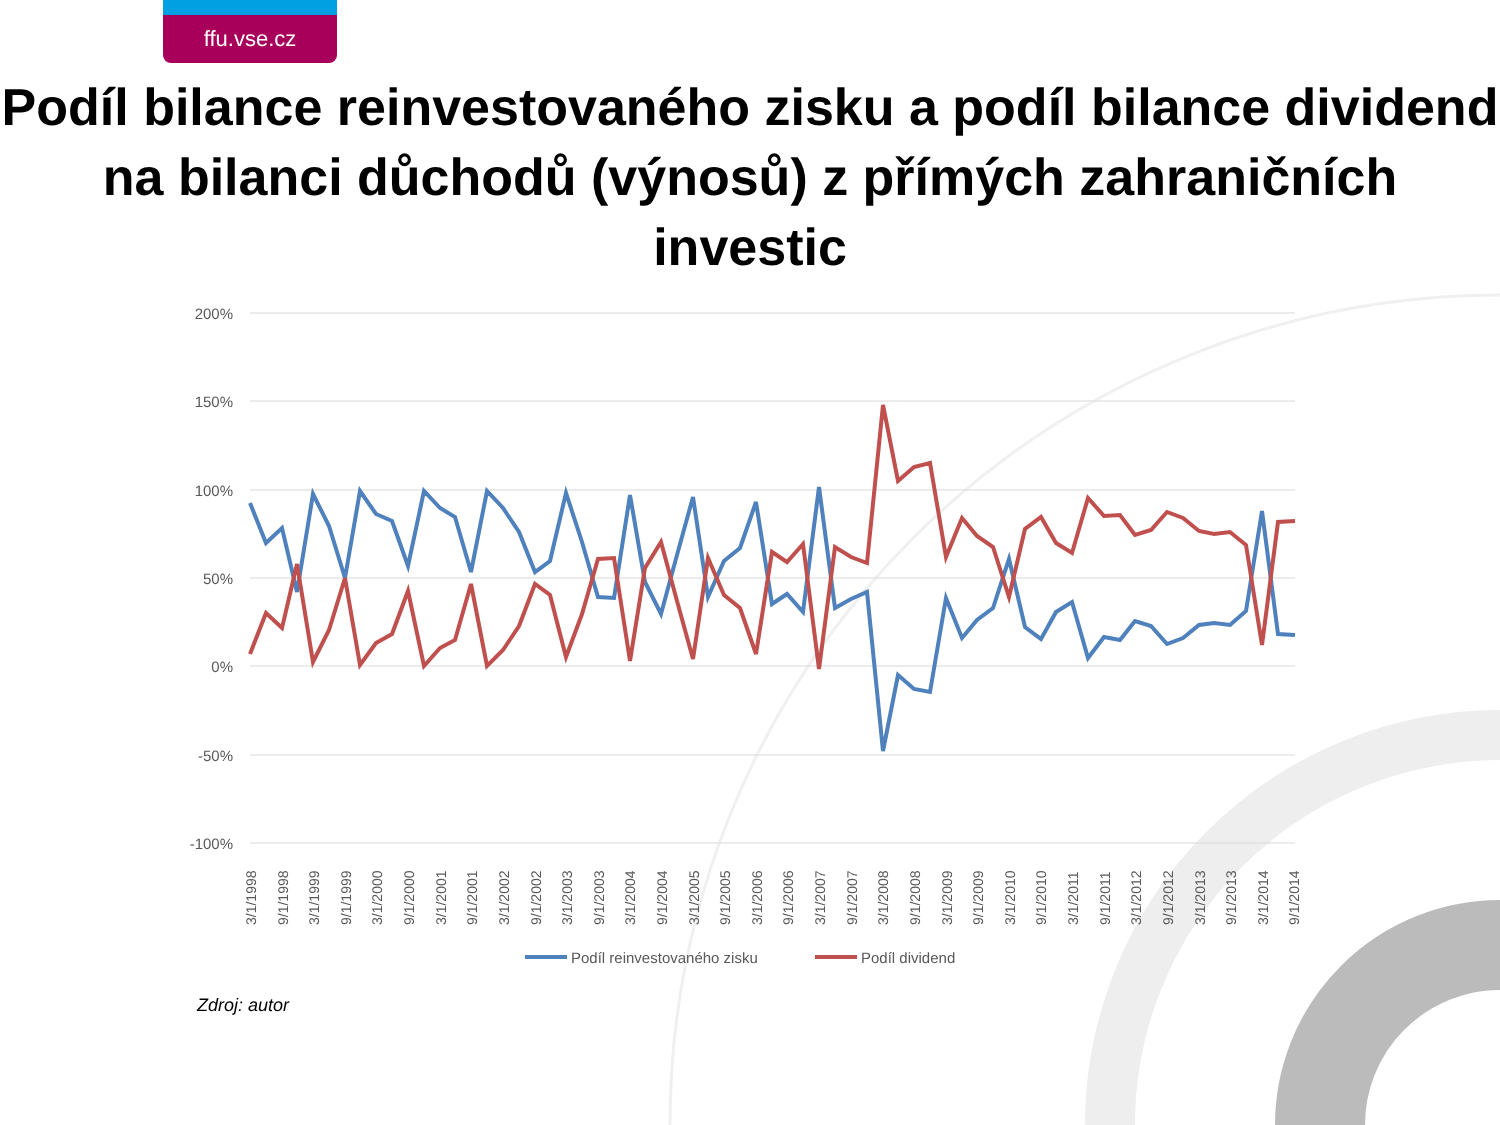ffu.vse.cz
Podíl bilance reinvestovaného zisku a podíl bilance dividend na bilanci důchodů (výnosů) z přímých zahraničních investic
200%
150%
100%
50%
0%
-50%
-100%
3/1/1998
9/1/1998
3/1/1999
9/1/1999
3/1/2000
9/1/2000
3/1/2001
9/1/2001
3/1/2002
9/1/2002
3/1/2003
9/1/2003
3/1/2004
9/1/2004
3/1/2005
9/1/2005
3/1/2006
9/1/2006
3/1/2007
9/1/2007
3/1/2008
9/1/2008
3/1/2009
9/1/2009
3/1/2010
9/1/2010
3/1/2011
9/1/2011
3/1/2012
9/1/2012
3/1/2013
9/1/2013
3/1/2014
9/1/2014
Podíl reinvestovaného zisku
Podíl dividend
Zdroj: autor